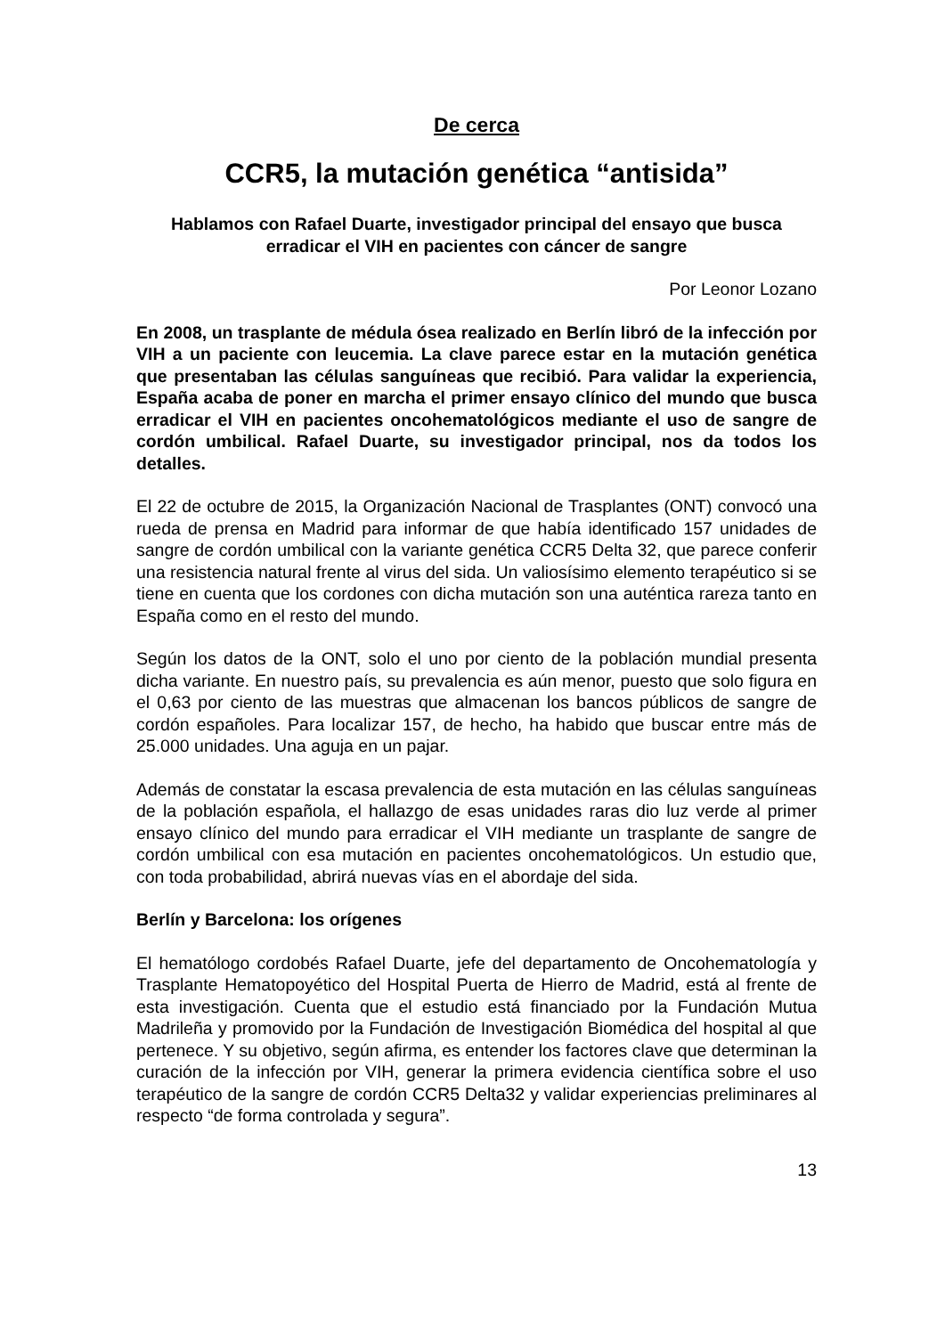De cerca
CCR5, la mutación genética “antisida”
Hablamos con Rafael Duarte, investigador principal del ensayo que busca erradicar el VIH en pacientes con cáncer de sangre
Por Leonor Lozano
En 2008, un trasplante de médula ósea realizado en Berlín libró de la infección por VIH a un paciente con leucemia. La clave parece estar en la mutación genética que presentaban las células sanguíneas que recibió. Para validar la experiencia, España acaba de poner en marcha el primer ensayo clínico del mundo que busca erradicar el VIH en pacientes oncohematológicos mediante el uso de sangre de cordón umbilical. Rafael Duarte, su investigador principal, nos da todos los detalles.
El 22 de octubre de 2015, la Organización Nacional de Trasplantes (ONT) convocó una rueda de prensa en Madrid para informar de que había identificado 157 unidades de sangre de cordón umbilical con la variante genética CCR5 Delta 32, que parece conferir una resistencia natural frente al virus del sida. Un valiosísimo elemento terapéutico si se tiene en cuenta que los cordones con dicha mutación son una auténtica rareza tanto en España como en el resto del mundo.
Según los datos de la ONT, solo el uno por ciento de la población mundial presenta dicha variante. En nuestro país, su prevalencia es aún menor, puesto que solo figura en el 0,63 por ciento de las muestras que almacenan los bancos públicos de sangre de cordón españoles. Para localizar 157, de hecho, ha habido que buscar entre más de 25.000 unidades. Una aguja en un pajar.
Además de constatar la escasa prevalencia de esta mutación en las células sanguíneas de la población española, el hallazgo de esas unidades raras dio luz verde al primer ensayo clínico del mundo para erradicar el VIH mediante un trasplante de sangre de cordón umbilical con esa mutación en pacientes oncohematológicos. Un estudio que, con toda probabilidad, abrirá nuevas vías en el abordaje del sida.
Berlín y Barcelona: los orígenes
El hematólogo cordobés Rafael Duarte, jefe del departamento de Oncohematología y Trasplante Hematopoyético del Hospital Puerta de Hierro de Madrid, está al frente de esta investigación. Cuenta que el estudio está financiado por la Fundación Mutua Madrileña y promovido por la Fundación de Investigación Biomédica del hospital al que pertenece. Y su objetivo, según afirma, es entender los factores clave que determinan la curación de la infección por VIH, generar la primera evidencia científica sobre el uso terapéutico de la sangre de cordón CCR5 Delta32 y validar experiencias preliminares al respecto “de forma controlada y segura”.
13